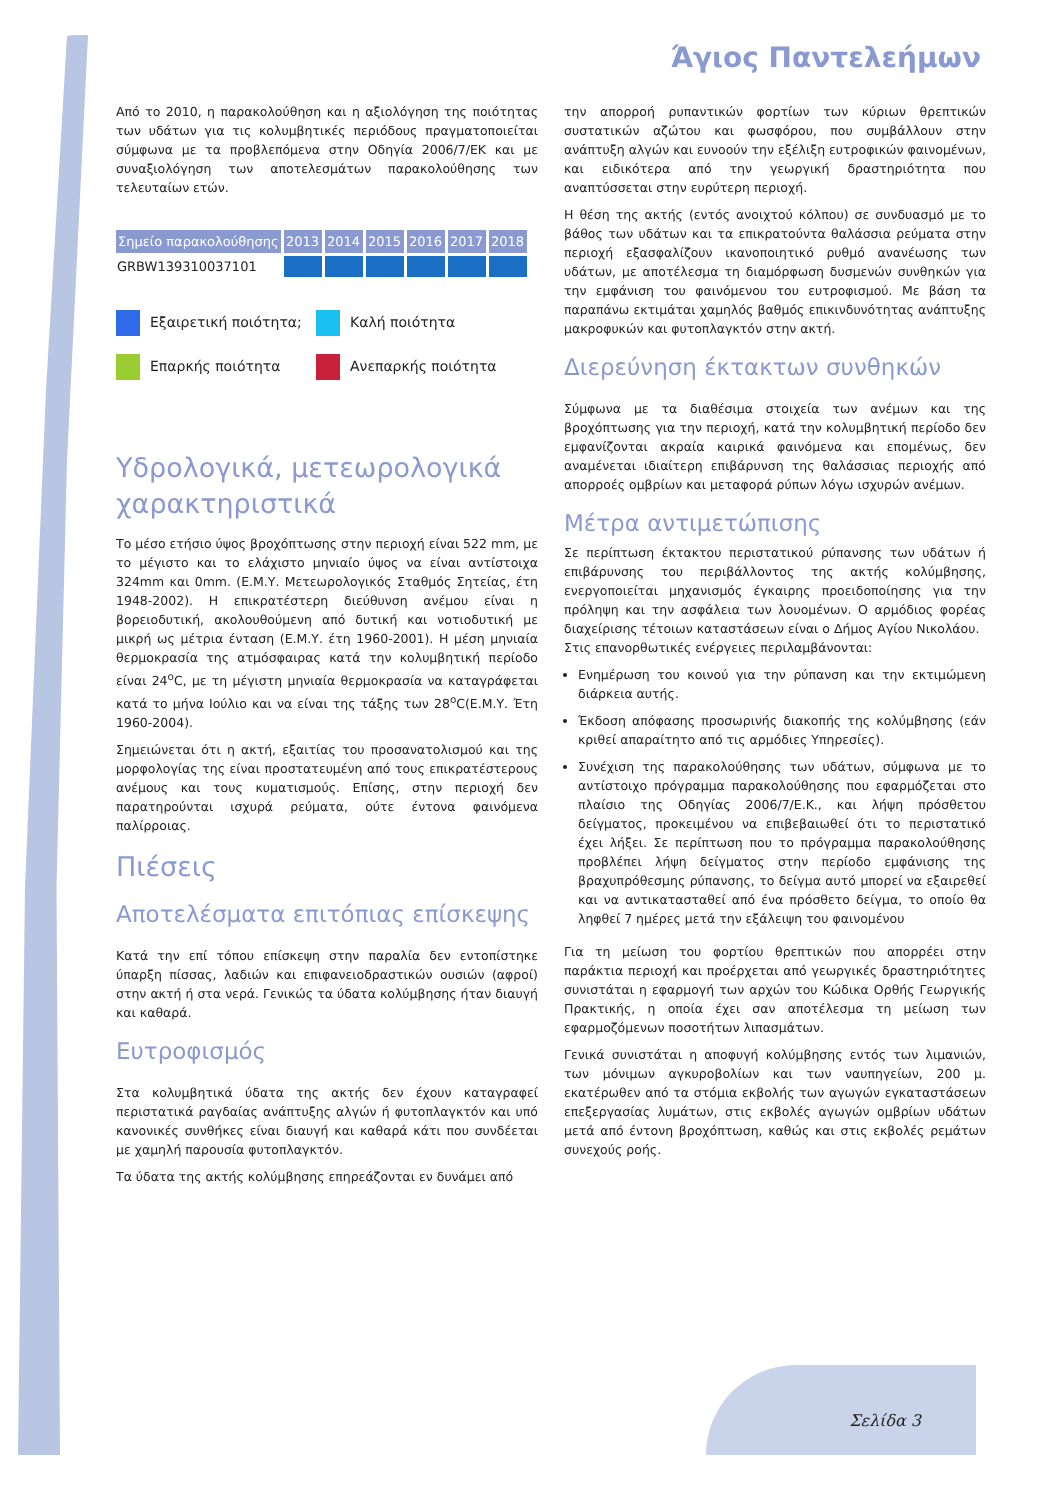Άγιος Παντελεήμων
Από το 2010, η παρακολούθηση και η αξιολόγηση της ποιότητας των υδάτων για τις κολυμβητικές περιόδους πραγματοποιείται σύμφωνα με τα προβλεπόμενα στην Οδηγία 2006/7/ΕΚ και με συναξιολόγηση των αποτελεσμάτων παρακολούθησης των τελευταίων ετών.
| Σημείο παρακολούθησης | 2013 | 2014 | 2015 | 2016 | 2017 | 2018 |
| --- | --- | --- | --- | --- | --- | --- |
| GRBW139310037101 | | | | | | |
Εξαιρετική ποιότητα;
Καλή ποιότητα
Επαρκής ποιότητα
Ανεπαρκής ποιότητα
Υδρολογικά, μετεωρολογικά χαρακτηριστικά
Το μέσο ετήσιο ύψος βροχόπτωσης στην περιοχή είναι 522 mm, με το μέγιστο και το ελάχιστο μηνιαίο ύψος να είναι αντίστοιχα 324mm και 0mm. (Ε.Μ.Υ. Μετεωρολογικός Σταθμός Σητείας, έτη 1948-2002). Η επικρατέστερη διεύθυνση ανέμου είναι η βορειοδυτική, ακολουθούμενη από δυτική και νοτιοδυτική με μικρή ως μέτρια ένταση (Ε.Μ.Υ. έτη 1960-2001). Η μέση μηνιαία θερμοκρασία της ατμόσφαιρας κατά την κολυμβητική περίοδο είναι 24<sup>ο</sup>C, με τη μέγιστη μηνιαία θερμοκρασία να καταγράφεται κατά το μήνα Ιούλιο και να είναι της τάξης των 28<sup>ο</sup>C(Ε.Μ.Υ. Έτη 1960-2004).
Σημειώνεται ότι η ακτή, εξαιτίας του προσανατολισμού και της μορφολογίας της είναι προστατευμένη από τους επικρατέστερους ανέμους και τους κυματισμούς. Επίσης, στην περιοχή δεν παρατηρούνται ισχυρά ρεύματα, ούτε έντονα φαινόμενα παλίρροιας.
Πιέσεις
Αποτελέσματα επιτόπιας επίσκεψης
Κατά την επί τόπου επίσκεψη στην παραλία δεν εντοπίστηκε ύπαρξη πίσσας, λαδιών και επιφανειοδραστικών ουσιών (αφροί) στην ακτή ή στα νερά. Γενικώς τα ύδατα κολύμβησης ήταν διαυγή και καθαρά.
Ευτροφισμός
Στα κολυμβητικά ύδατα της ακτής δεν έχουν καταγραφεί περιστατικά ραγδαίας ανάπτυξης αλγών ή φυτοπλαγκτόν και υπό κανονικές συνθήκες είναι διαυγή και καθαρά κάτι που συνδέεται με χαμηλή παρουσία φυτοπλαγκτόν.
Τα ύδατα της ακτής κολύμβησης επηρεάζονται εν δυνάμει από
την απορροή ρυπαντικών φορτίων των κύριων θρεπτικών συστατικών αζώτου και φωσφόρου, που συμβάλλουν στην ανάπτυξη αλγών και ευνοούν την εξέλιξη ευτροφικών φαινομένων, και ειδικότερα από την γεωργική δραστηριότητα που αναπτύσσεται στην ευρύτερη περιοχή.
Η θέση της ακτής (εντός ανοιχτού κόλπου) σε συνδυασμό με το βάθος των υδάτων και τα επικρατούντα θαλάσσια ρεύματα στην περιοχή εξασφαλίζουν ικανοποιητικό ρυθμό ανανέωσης των υδάτων, με αποτέλεσμα τη διαμόρφωση δυσμενών συνθηκών για την εμφάνιση του φαινόμενου του ευτροφισμού. Με βάση τα παραπάνω εκτιμάται χαμηλός βαθμός επικινδυνότητας ανάπτυξης μακροφυκών και φυτοπλαγκτόν στην ακτή.
Διερεύνηση έκτακτων συνθηκών
Σύμφωνα με τα διαθέσιμα στοιχεία των ανέμων και της βροχόπτωσης για την περιοχή, κατά την κολυμβητική περίοδο δεν εμφανίζονται ακραία καιρικά φαινόμενα και επομένως, δεν αναμένεται ιδιαίτερη επιβάρυνση της θαλάσσιας περιοχής από απορροές ομβρίων και μεταφορά ρύπων λόγω ισχυρών ανέμων.
Μέτρα αντιμετώπισης
Σε περίπτωση έκτακτου περιστατικού ρύπανσης των υδάτων ή επιβάρυνσης του περιβάλλοντος της ακτής κολύμβησης, ενεργοποιείται μηχανισμός έγκαιρης προειδοποίησης για την πρόληψη και την ασφάλεια των λουομένων. Ο αρμόδιος φορέας διαχείρισης τέτοιων καταστάσεων είναι ο Δήμος Αγίου Νικολάου.
Στις επανορθωτικές ενέργειες περιλαμβάνονται:
Ενημέρωση του κοινού για την ρύπανση και την εκτιμώμενη διάρκεια αυτής.
Έκδοση απόφασης προσωρινής διακοπής της κολύμβησης (εάν κριθεί απαραίτητο από τις αρμόδιες Υπηρεσίες).
Συνέχιση της παρακολούθησης των υδάτων, σύμφωνα με το αντίστοιχο πρόγραμμα παρακολούθησης που εφαρμόζεται στο πλαίσιο της Οδηγίας 2006/7/Ε.Κ., και λήψη πρόσθετου δείγματος, προκειμένου να επιβεβαιωθεί ότι το περιστατικό έχει λήξει. Σε περίπτωση που το πρόγραμμα παρακολούθησης προβλέπει λήψη δείγματος στην περίοδο εμφάνισης της βραχυπρόθεσμης ρύπανσης, το δείγμα αυτό μπορεί να εξαιρεθεί και να αντικατασταθεί από ένα πρόσθετο δείγμα, το οποίο θα ληφθεί 7 ημέρες μετά την εξάλειψη του φαινομένου
Για τη μείωση του φορτίου θρεπτικών που απορρέει στην παράκτια περιοχή και προέρχεται από γεωργικές δραστηριότητες συνιστάται η εφαρμογή των αρχών του Κώδικα Ορθής Γεωργικής Πρακτικής, η οποία έχει σαν αποτέλεσμα τη μείωση των εφαρμοζόμενων ποσοτήτων λιπασμάτων.
Γενικά συνιστάται η αποφυγή κολύμβησης εντός των λιμανιών, των μόνιμων αγκυροβολίων και των ναυπηγείων, 200 μ. εκατέρωθεν από τα στόμια εκβολής των αγωγών εγκαταστάσεων επεξεργασίας λυμάτων, στις εκβολές αγωγών ομβρίων υδάτων μετά από έντονη βροχόπτωση, καθώς και στις εκβολές ρεμάτων συνεχούς ροής.
Σελίδα 3